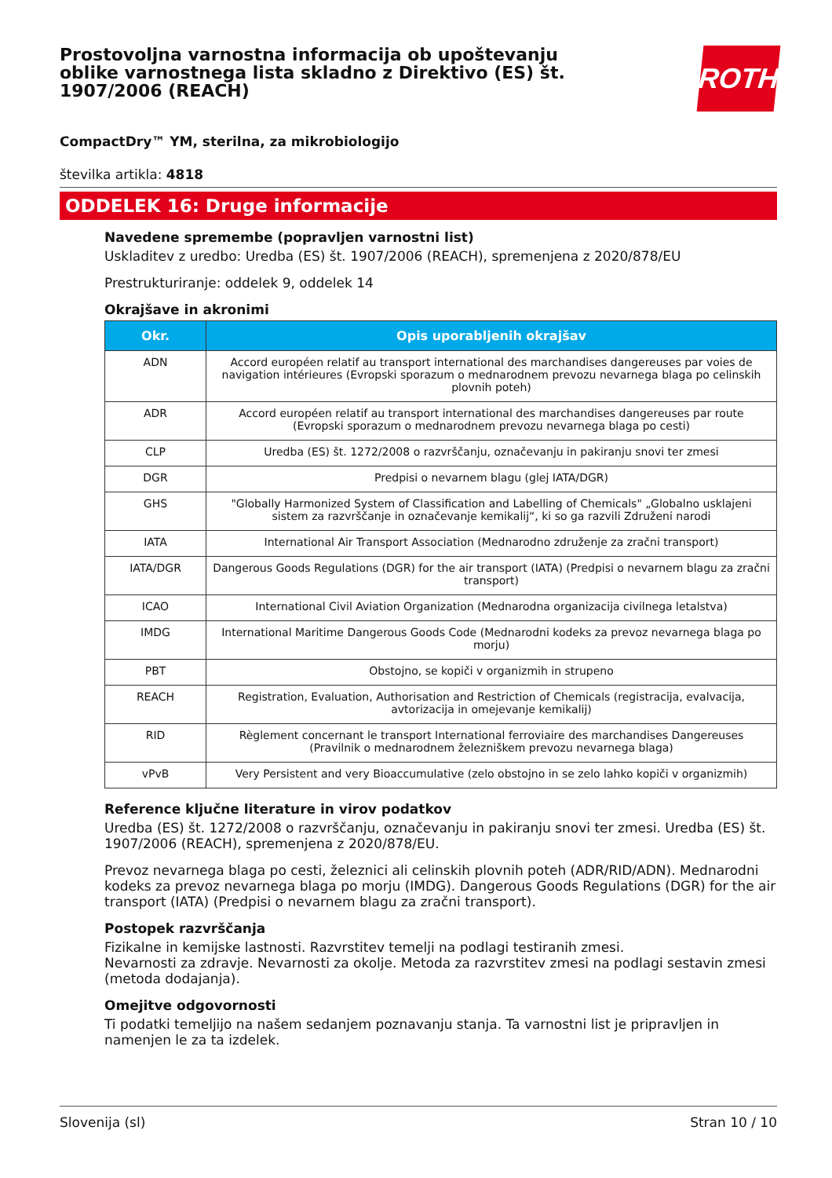Prostovoljna varnostna informacija ob upoštevanju oblike varnostnega lista skladno z Direktivo (ES) št. 1907/2006 (REACH)
ROTH
CompactDry™ YM, sterilna, za mikrobiologijo
številka artikla: 4818
ODDELEK 16: Druge informacije
Navedene spremembe (popravljen varnostni list)
Uskladitev z uredbo: Uredba (ES) št. 1907/2006 (REACH), spremenjena z 2020/878/EU
Prestrukturiranje: oddelek 9, oddelek 14
Okrajšave in akronimi
| Okr. | Opis uporabljenih okrajšav |
| --- | --- |
| ADN | Accord européen relatif au transport international des marchandises dangereuses par voies de navigation intérieures (Evropski sporazum o mednarodnem prevozu nevarnega blaga po celinskih plovnih poteh) |
| ADR | Accord européen relatif au transport international des marchandises dangereuses par route (Evropski sporazum o mednarodnem prevozu nevarnega blaga po cesti) |
| CLP | Uredba (ES) št. 1272/2008 o razvrščanju, označevanju in pakiranju snovi ter zmesi |
| DGR | Predpisi o nevarnem blagu (glej IATA/DGR) |
| GHS | "Globally Harmonized System of Classification and Labelling of Chemicals" „Globalno usklajeni sistem za razvrščanje in označevanje kemikalij“, ki so ga razvili Združeni narodi |
| IATA | International Air Transport Association (Mednarodno združenje za zračni transport) |
| IATA/DGR | Dangerous Goods Regulations (DGR) for the air transport (IATA) (Predpisi o nevarnem blagu za zračni transport) |
| ICAO | International Civil Aviation Organization (Mednarodna organizacija civilnega letalstva) |
| IMDG | International Maritime Dangerous Goods Code (Mednarodni kodeks za prevoz nevarnega blaga po morju) |
| PBT | Obstojno, se kopiči v organizmih in strupeno |
| REACH | Registration, Evaluation, Authorisation and Restriction of Chemicals (registracija, evalvacija, avtorizacija in omejevanje kemikalij) |
| RID | Règlement concernant le transport International ferroviaire des marchandises Dangereuses (Pravilnik o mednarodnem železniškem prevozu nevarnega blaga) |
| vPvB | Very Persistent and very Bioaccumulative (zelo obstojno in se zelo lahko kopiči v organizmih) |
Reference ključne literature in virov podatkov
Uredba (ES) št. 1272/2008 o razvrščanju, označevanju in pakiranju snovi ter zmesi. Uredba (ES) št. 1907/2006 (REACH), spremenjena z 2020/878/EU.
Prevoz nevarnega blaga po cesti, železnici ali celinskih plovnih poteh (ADR/RID/ADN). Mednarodni kodeks za prevoz nevarnega blaga po morju (IMDG). Dangerous Goods Regulations (DGR) for the air transport (IATA) (Predpisi o nevarnem blagu za zračni transport).
Postopek razvrščanja
Fizikalne in kemijske lastnosti. Razvrstitev temelji na podlagi testiranih zmesi.
Nevarnosti za zdravje. Nevarnosti za okolje. Metoda za razvrstitev zmesi na podlagi sestavin zmesi (metoda dodajanja).
Omejitve odgovornosti
Ti podatki temeljijo na našem sedanjem poznavanju stanja. Ta varnostni list je pripravljen in namenjen le za ta izdelek.
Slovenija (sl) Stran 10 / 10